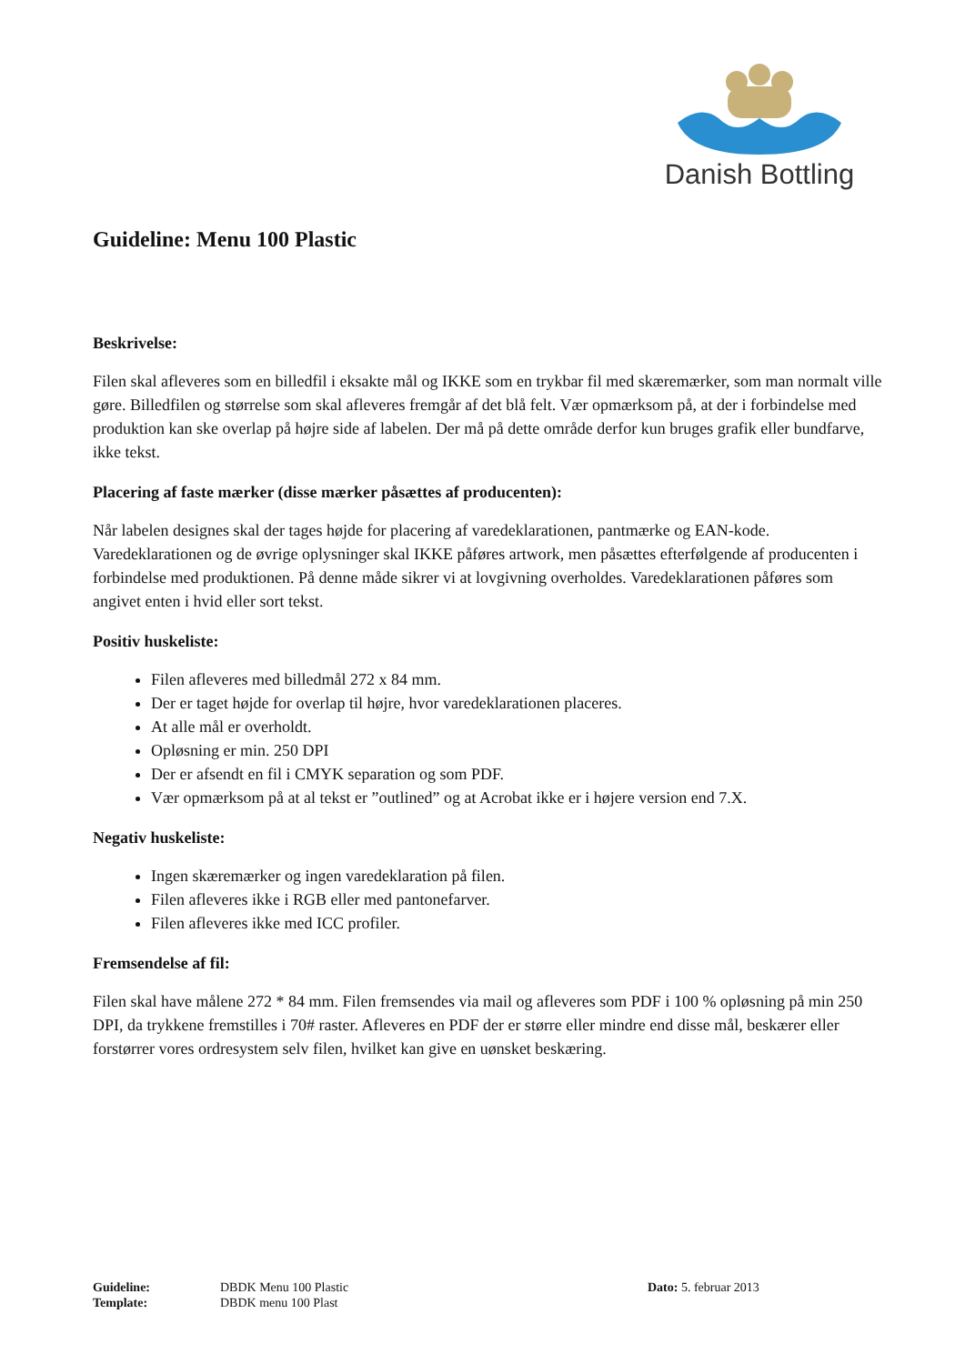Danish Bottling
Guideline: Menu 100 Plastic
Beskrivelse:
Filen skal afleveres som en billedfil i eksakte mål og IKKE som en trykbar fil med skæremærker, som man normalt ville gøre. Billedfilen og størrelse som skal afleveres fremgår af det blå felt. Vær opmærksom på, at der i forbindelse med produktion kan ske overlap på højre side af labelen. Der må på dette område derfor kun bruges grafik eller bundfarve, ikke tekst.
Placering af faste mærker (disse mærker påsættes af producenten):
Når labelen designes skal der tages højde for placering af varedeklarationen, pantmærke og EAN-kode. Varedeklarationen og de øvrige oplysninger skal IKKE påføres artwork, men påsættes efterfølgende af producenten i forbindelse med produktionen. På denne måde sikrer vi at lovgivning overholdes. Varedeklarationen påføres som angivet enten i hvid eller sort tekst.
Positiv huskeliste:
Filen afleveres med billedmål 272 x 84 mm.
Der er taget højde for overlap til højre, hvor varedeklarationen placeres.
At alle mål er overholdt.
Opløsning er min. 250 DPI
Der er afsendt en fil i CMYK separation og som PDF.
Vær opmærksom på at al tekst er ”outlined” og at Acrobat ikke er i højere version end 7.X.
Negativ huskeliste:
Ingen skæremærker og ingen varedeklaration på filen.
Filen afleveres ikke i RGB eller med pantonefarver.
Filen afleveres ikke med ICC profiler.
Fremsendelse af fil:
Filen skal have målene 272 * 84 mm. Filen fremsendes via mail og afleveres som PDF i 100 % opløsning på min 250 DPI, da trykkene fremstilles i 70# raster. Afleveres en PDF der er større eller mindre end disse mål, beskærer eller forstørrer vores ordresystem selv filen, hvilket kan give en uønsket beskæring.
| Guideline: | DBDK Menu 100 Plastic | Dato: 5. februar 2013 |
| Template: | DBDK menu 100 Plast | |